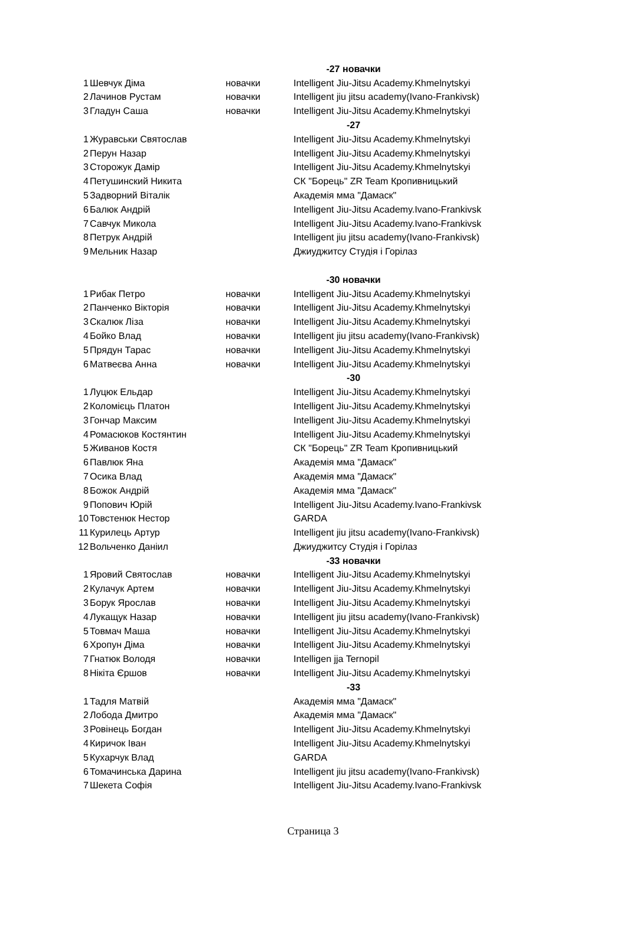| | | -27 новачки | |
| 1 | Шевчук Діма | новачки | Intelligent Jiu-Jitsu Academy.Khmelnytskyi |
| 2 | Лачинов Рустам | новачки | Intelligent jiu jitsu academy(Ivano-Frankivsk) |
| 3 | Гладун Саша | новачки | Intelligent Jiu-Jitsu Academy.Khmelnytskyi |
| | | -27 | |
| 1 | Журавськи Святослав | | Intelligent Jiu-Jitsu Academy.Khmelnytskyi |
| 2 | Перун Назар | | Intelligent Jiu-Jitsu Academy.Khmelnytskyi |
| 3 | Сторожук Дамір | | Intelligent Jiu-Jitsu Academy.Khmelnytskyi |
| 4 | Петушинский Никита | | СК "Борець" ZR Team Кропивницький |
| 5 | Задворний Віталік | | Академія мма "Дамаск" |
| 6 | Балюк Андрій | | Intelligent Jiu-Jitsu Academy.Ivano-Frankivsk |
| 7 | Савчук Микола | | Intelligent Jiu-Jitsu Academy.Ivano-Frankivsk |
| 8 | Петрук Андрій | | Intelligent jiu jitsu academy(Ivano-Frankivsk) |
| 9 | Мельник Назар | | Джиуджитсу Студія і Горілаз |
| | | -30 новачки | |
| 1 | Рибак Петро | новачки | Intelligent Jiu-Jitsu Academy.Khmelnytskyi |
| 2 | Панченко Вікторія | новачки | Intelligent Jiu-Jitsu Academy.Khmelnytskyi |
| 3 | Скалюк Ліза | новачки | Intelligent Jiu-Jitsu Academy.Khmelnytskyi |
| 4 | Бойко Влад | новачки | Intelligent jiu jitsu academy(Ivano-Frankivsk) |
| 5 | Прядун Тарас | новачки | Intelligent Jiu-Jitsu Academy.Khmelnytskyi |
| 6 | Матвеєва Анна | новачки | Intelligent Jiu-Jitsu Academy.Khmelnytskyi |
| | | -30 | |
| 1 | Луцюк Ельдар | | Intelligent Jiu-Jitsu Academy.Khmelnytskyi |
| 2 | Коломієць Платон | | Intelligent Jiu-Jitsu Academy.Khmelnytskyi |
| 3 | Гончар Максим | | Intelligent Jiu-Jitsu Academy.Khmelnytskyi |
| 4 | Ромасюков Костянтин | | Intelligent Jiu-Jitsu Academy.Khmelnytskyi |
| 5 | Живанов Костя | | СК "Борець" ZR Team Кропивницький |
| 6 | Павлюк Яна | | Академія мма "Дамаск" |
| 7 | Осика Влад | | Академія мма "Дамаск" |
| 8 | Божок Андрій | | Академія мма "Дамаск" |
| 9 | Попович Юрій | | Intelligent Jiu-Jitsu Academy.Ivano-Frankivsk |
| 10 | Товстенюк Нестор | | GARDA |
| 11 | Курилець Артур | | Intelligent jiu jitsu academy(Ivano-Frankivsk) |
| 12 | Вольченко Даніил | | Джиуджитсу Студія і Горілаз |
| | | -33 новачки | |
| 1 | Яровий Святослав | новачки | Intelligent Jiu-Jitsu Academy.Khmelnytskyi |
| 2 | Кулачук Артем | новачки | Intelligent Jiu-Jitsu Academy.Khmelnytskyi |
| 3 | Борук Ярослав | новачки | Intelligent Jiu-Jitsu Academy.Khmelnytskyi |
| 4 | Лукащук Назар | новачки | Intelligent jiu jitsu academy(Ivano-Frankivsk) |
| 5 | Товмач Маша | новачки | Intelligent Jiu-Jitsu Academy.Khmelnytskyi |
| 6 | Хропун Діма | новачки | Intelligent Jiu-Jitsu Academy.Khmelnytskyi |
| 7 | Гнатюк Володя | новачки | Intelligen jja Ternopil |
| 8 | Нікіта Єршов | новачки | Intelligent Jiu-Jitsu Academy.Khmelnytskyi |
| | | -33 | |
| 1 | Тадля Матвій | | Академія мма "Дамаск" |
| 2 | Лобода Дмитро | | Академія мма "Дамаск" |
| 3 | Ровінець Богдан | | Intelligent Jiu-Jitsu Academy.Khmelnytskyi |
| 4 | Киричок Іван | | Intelligent Jiu-Jitsu Academy.Khmelnytskyi |
| 5 | Кухарчук Влад | | GARDA |
| 6 | Томачинська Дарина | | Intelligent jiu jitsu academy(Ivano-Frankivsk) |
| 7 | Шекета Софія | | Intelligent Jiu-Jitsu Academy.Ivano-Frankivsk |
Страница 3